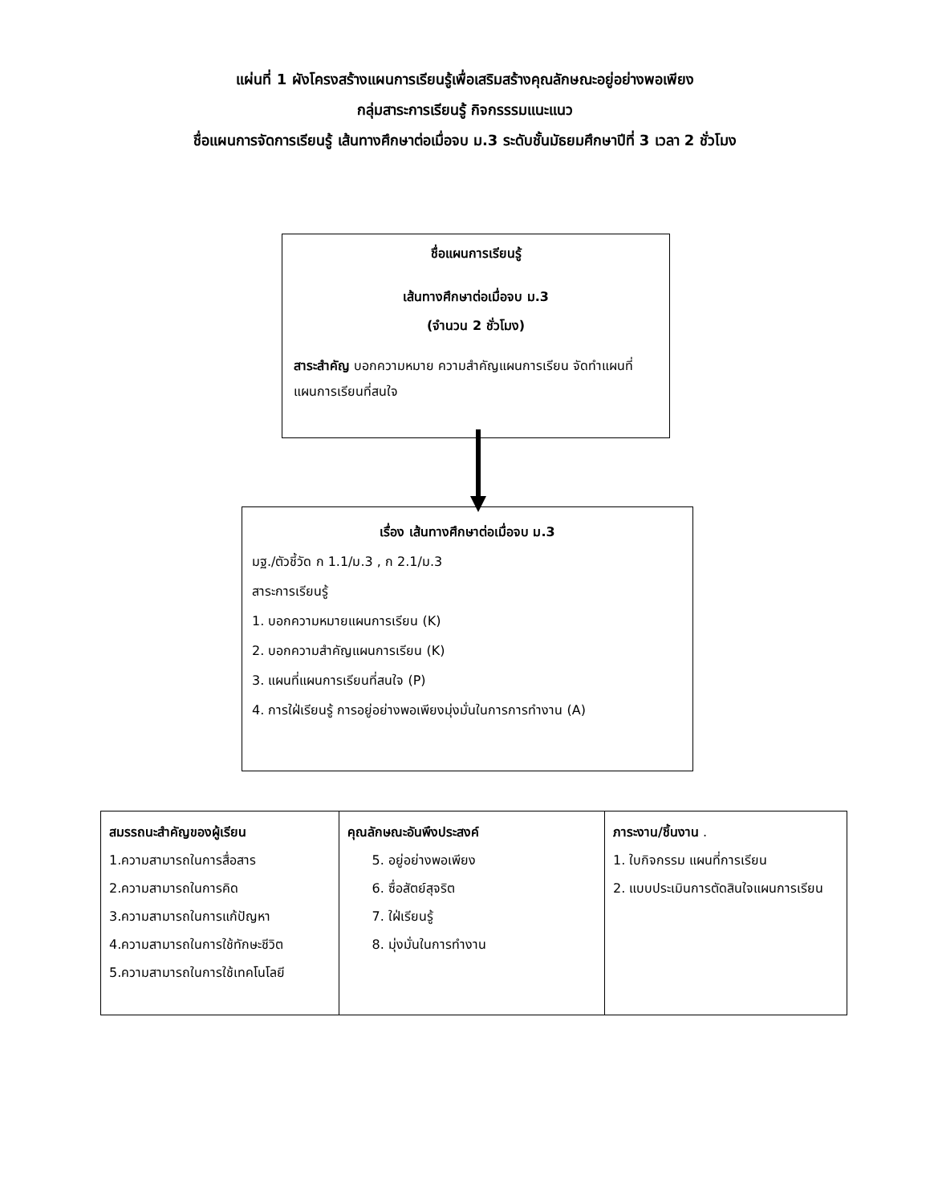แผ่นที่ 1 ผังโครงสร้างแผนการเรียนรู้เพื่อเสริมสร้างคุณลักษณะอยู่อย่างพอเพียง
กลุ่มสาระการเรียนรู้ กิจกรรรมแนะแนว
ชื่อแผนการจัดการเรียนรู้ เส้นทางศึกษาต่อเมื่อจบ ม.3 ระดับชั้นมัธยมศึกษาปีที่ 3 เวลา 2 ชั่วโมง
ชื่อแผนการเรียนรู้
เส้นทางศึกษาต่อเมื่อจบ ม.3
(จำนวน 2 ชั่วโมง)
สาระสำคัญ บอกความหมาย ความสำคัญแผนการเรียน จัดทำแผนที่แผนการเรียนที่สนใจ
เรื่อง เส้นทางศึกษาต่อเมื่อจบ ม.3
มฐ./ตัวชี้วัด ก 1.1/ม.3 , ก 2.1/ม.3
สาระการเรียนรู้
1. บอกความหมายแผนการเรียน (K)
2. บอกความสำคัญแผนการเรียน (K)
3. แผนที่แผนการเรียนที่สนใจ (P)
4. การใฝ่เรียนรู้ การอยู่อย่างพอเพียงมุ่งมั่นในการการทำงาน (A)
| สมรรถนะสำคัญของผู้เรียน 1.ความสามารถในการสื่อสาร 2.ความสามารถในการคิด 3.ความสามารถในการแก้ปัญหา 4.ความสามารถในการใช้ทักษะชีวิต 5.ความสามารถในการใช้เทคโนโลยี | คุณลักษณะอันพึงประสงค์ 5. อยู่อย่างพอเพียง 6. ซื่อสัตย์สุจริต 7. ใฝ่เรียนรู้ 8. มุ่งมั่นในการทำงาน | ภาระงาน/ชิ้นงาน . 1. ใบกิจกรรม แผนที่การเรียน 2. แบบประเมินการตัดสินใจแผนการเรียน |